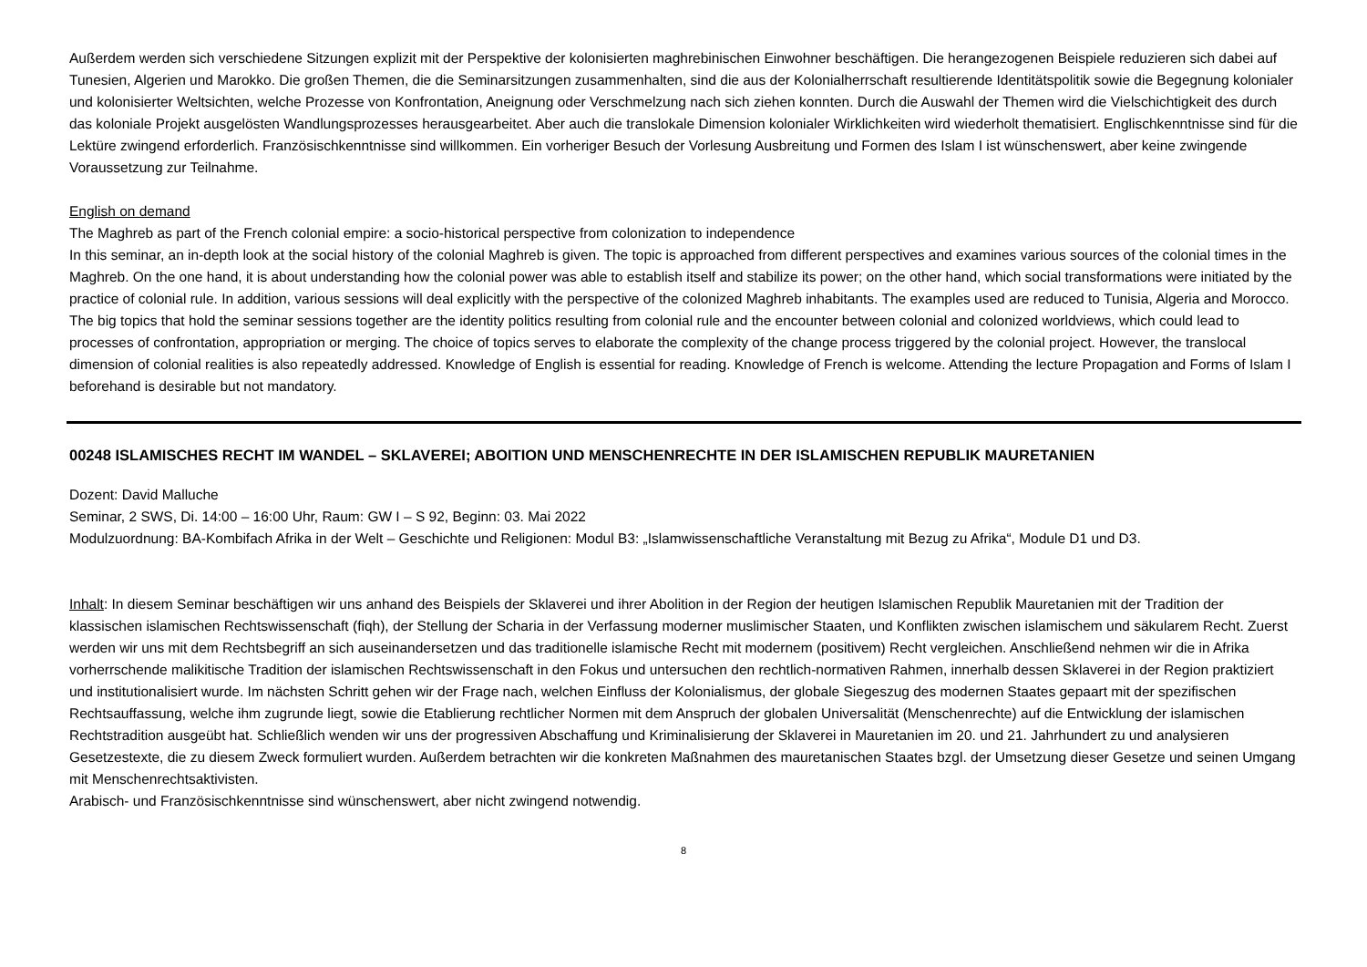Außerdem werden sich verschiedene Sitzungen explizit mit der Perspektive der kolonisierten maghrebinischen Einwohner beschäftigen. Die herangezogenen Beispiele reduzieren sich dabei auf Tunesien, Algerien und Marokko. Die großen Themen, die die Seminarsitzungen zusammenhalten, sind die aus der Kolonialherrschaft resultierende Identitätspolitik sowie die Begegnung kolonialer und kolonisierter Weltsichten, welche Prozesse von Konfrontation, Aneignung oder Verschmelzung nach sich ziehen konnten. Durch die Auswahl der Themen wird die Vielschichtigkeit des durch das koloniale Projekt ausgelösten Wandlungsprozesses herausgearbeitet. Aber auch die translokale Dimension kolonialer Wirklichkeiten wird wiederholt thematisiert. Englischkenntnisse sind für die Lektüre zwingend erforderlich. Französischkenntnisse sind willkommen. Ein vorheriger Besuch der Vorlesung Ausbreitung und Formen des Islam I ist wünschenswert, aber keine zwingende Voraussetzung zur Teilnahme.
English on demand
The Maghreb as part of the French colonial empire: a socio-historical perspective from colonization to independence
In this seminar, an in-depth look at the social history of the colonial Maghreb is given. The topic is approached from different perspectives and examines various sources of the colonial times in the Maghreb. On the one hand, it is about understanding how the colonial power was able to establish itself and stabilize its power; on the other hand, which social transformations were initiated by the practice of colonial rule. In addition, various sessions will deal explicitly with the perspective of the colonized Maghreb inhabitants. The examples used are reduced to Tunisia, Algeria and Morocco. The big topics that hold the seminar sessions together are the identity politics resulting from colonial rule and the encounter between colonial and colonized worldviews, which could lead to processes of confrontation, appropriation or merging. The choice of topics serves to elaborate the complexity of the change process triggered by the colonial project. However, the translocal dimension of colonial realities is also repeatedly addressed. Knowledge of English is essential for reading. Knowledge of French is welcome. Attending the lecture Propagation and Forms of Islam I beforehand is desirable but not mandatory.
00248 ISLAMISCHES RECHT IM WANDEL – SKLAVEREI; ABOITION UND MENSCHENRECHTE IN DER ISLAMISCHEN REPUBLIK MAURETANIEN
Dozent: David Malluche
Seminar, 2 SWS, Di. 14:00 – 16:00 Uhr, Raum: GW I – S 92, Beginn: 03. Mai 2022
Modulzuordnung: BA-Kombifach Afrika in der Welt – Geschichte und Religionen: Modul B3: „Islamwissenschaftliche Veranstaltung mit Bezug zu Afrika“, Module D1 und D3.
Inhalt: In diesem Seminar beschäftigen wir uns anhand des Beispiels der Sklaverei und ihrer Abolition in der Region der heutigen Islamischen Republik Mauretanien mit der Tradition der klassischen islamischen Rechtswissenschaft (fiqh), der Stellung der Scharia in der Verfassung moderner muslimischer Staaten, und Konflikten zwischen islamischem und säkularem Recht. Zuerst werden wir uns mit dem Rechtsbegriff an sich auseinandersetzen und das traditionelle islamische Recht mit modernem (positivem) Recht vergleichen. Anschließend nehmen wir die in Afrika vorherrschende malikitische Tradition der islamischen Rechtswissenschaft in den Fokus und untersuchen den rechtlich-normativen Rahmen, innerhalb dessen Sklaverei in der Region praktiziert und institutionalisiert wurde. Im nächsten Schritt gehen wir der Frage nach, welchen Einfluss der Kolonialismus, der globale Siegeszug des modernen Staates gepaart mit der spezifischen Rechtsauffassung, welche ihm zugrunde liegt, sowie die Etablierung rechtlicher Normen mit dem Anspruch der globalen Universalität (Menschenrechte) auf die Entwicklung der islamischen Rechtstradition ausgeübt hat. Schließlich wenden wir uns der progressiven Abschaffung und Kriminalisierung der Sklaverei in Mauretanien im 20. und 21. Jahrhundert zu und analysieren Gesetzestexte, die zu diesem Zweck formuliert wurden. Außerdem betrachten wir die konkreten Maßnahmen des mauretanischen Staates bzgl. der Umsetzung dieser Gesetze und seinen Umgang mit Menschenrechtsaktivisten.
Arabisch- und Französischkenntnisse sind wünschenswert, aber nicht zwingend notwendig.
8